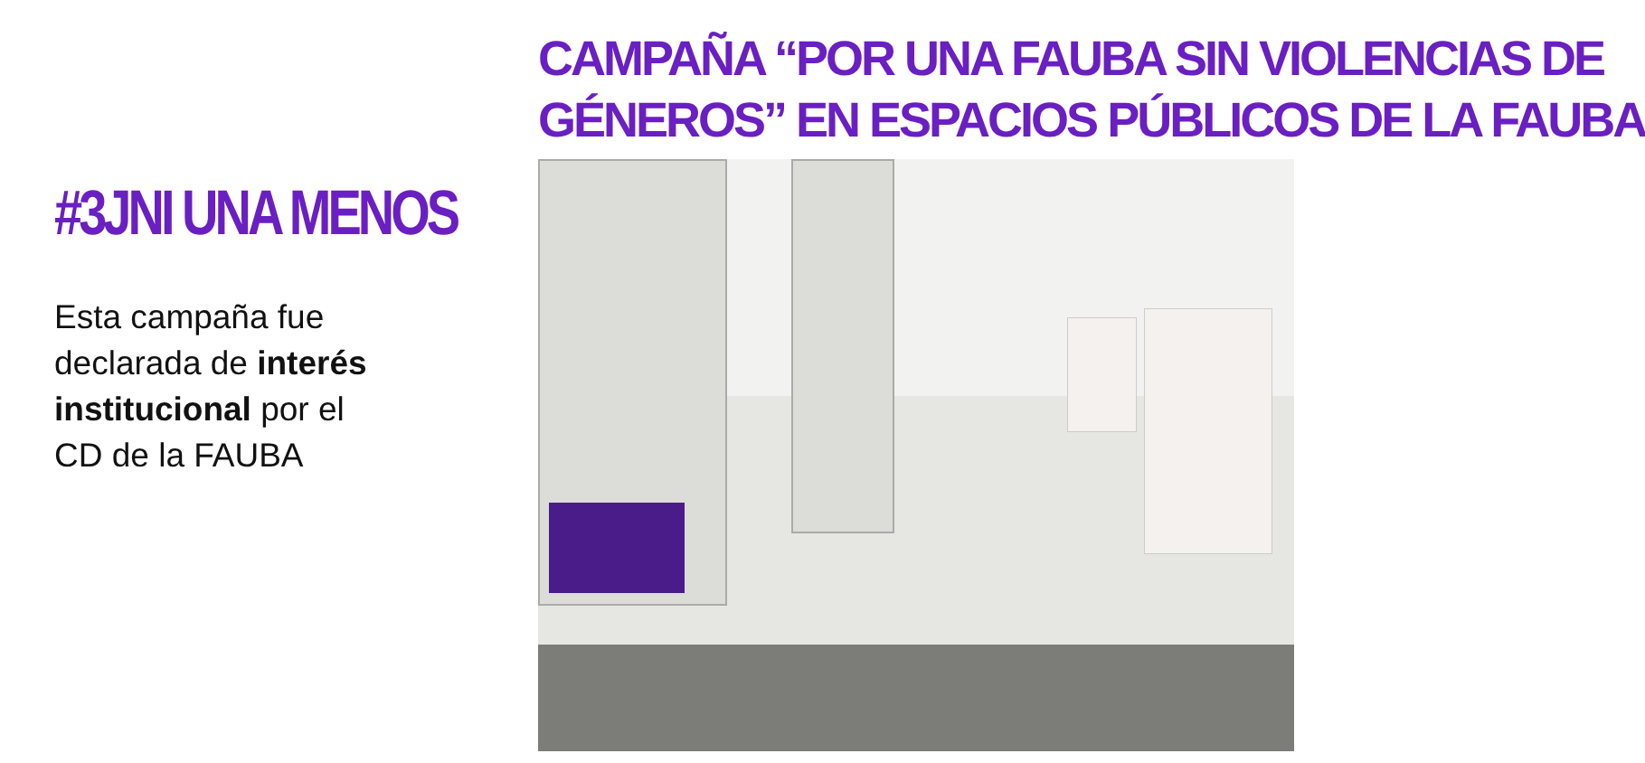#3JNI UNA MENOS
Esta campaña fue
declarada de interés institucional por el
CD de la FAUBA
CAMPAÑA “POR UNA FAUBA SIN VIOLENCIAS DE
GÉNEROS” EN ESPACIOS PÚBLICOS DE LA FAUBA